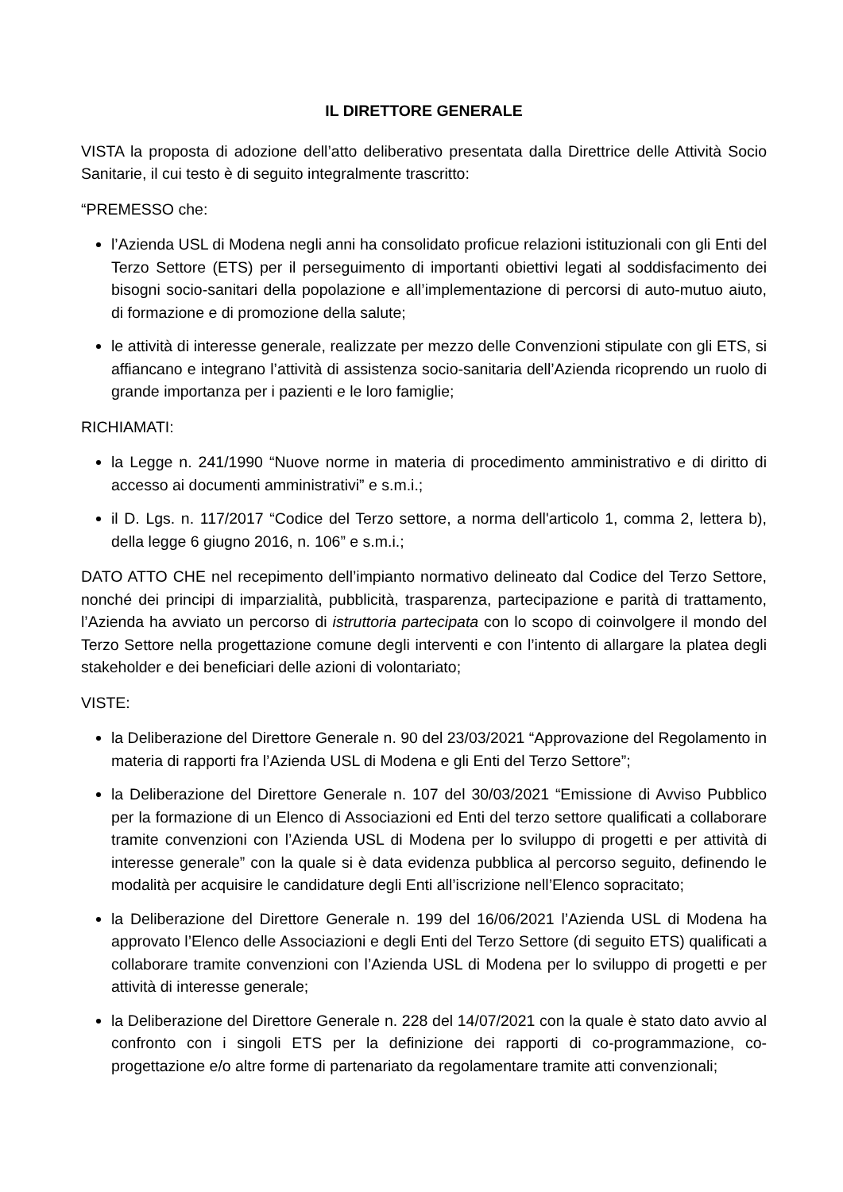IL DIRETTORE GENERALE
VISTA la proposta di adozione dell’atto deliberativo presentata dalla Direttrice delle Attività Socio Sanitarie, il cui testo è di seguito integralmente trascritto:
“PREMESSO che:
l’Azienda USL di Modena negli anni ha consolidato proficue relazioni istituzionali con gli Enti del Terzo Settore (ETS) per il perseguimento di importanti obiettivi legati al soddisfacimento dei bisogni socio-sanitari della popolazione e all’implementazione di percorsi di auto-mutuo aiuto, di formazione e di promozione della salute;
le attività di interesse generale, realizzate per mezzo delle Convenzioni stipulate con gli ETS, si affiancano e integrano l’attività di assistenza socio-sanitaria dell’Azienda ricoprendo un ruolo di grande importanza per i pazienti e le loro famiglie;
RICHIAMATI:
la Legge n. 241/1990 “Nuove norme in materia di procedimento amministrativo e di diritto di accesso ai documenti amministrativi” e s.m.i.;
il D. Lgs. n. 117/2017 “Codice del Terzo settore, a norma dell'articolo 1, comma 2, lettera b), della legge 6 giugno 2016, n. 106” e s.m.i.;
DATO ATTO CHE nel recepimento dell’impianto normativo delineato dal Codice del Terzo Settore, nonché dei principi di imparzialità, pubblicità, trasparenza, partecipazione e parità di trattamento, l’Azienda ha avviato un percorso di istruttoria partecipata con lo scopo di coinvolgere il mondo del Terzo Settore nella progettazione comune degli interventi e con l’intento di allargare la platea degli stakeholder e dei beneficiari delle azioni di volontariato;
VISTE:
la Deliberazione del Direttore Generale n. 90 del 23/03/2021 “Approvazione del Regolamento in materia di rapporti fra l’Azienda USL di Modena e gli Enti del Terzo Settore”;
la Deliberazione del Direttore Generale n. 107 del 30/03/2021 “Emissione di Avviso Pubblico per la formazione di un Elenco di Associazioni ed Enti del terzo settore qualificati a collaborare tramite convenzioni con l’Azienda USL di Modena per lo sviluppo di progetti e per attività di interesse generale” con la quale si è data evidenza pubblica al percorso seguito, definendo le modalità per acquisire le candidature degli Enti all’iscrizione nell’Elenco sopracitato;
la Deliberazione del Direttore Generale n. 199 del 16/06/2021 l’Azienda USL di Modena ha approvato l’Elenco delle Associazioni e degli Enti del Terzo Settore (di seguito ETS) qualificati a collaborare tramite convenzioni con l’Azienda USL di Modena per lo sviluppo di progetti e per attività di interesse generale;
la Deliberazione del Direttore Generale n. 228 del 14/07/2021 con la quale è stato dato avvio al confronto con i singoli ETS per la definizione dei rapporti di co-programmazione, co-progettazione e/o altre forme di partenariato da regolamentare tramite atti convenzionali;